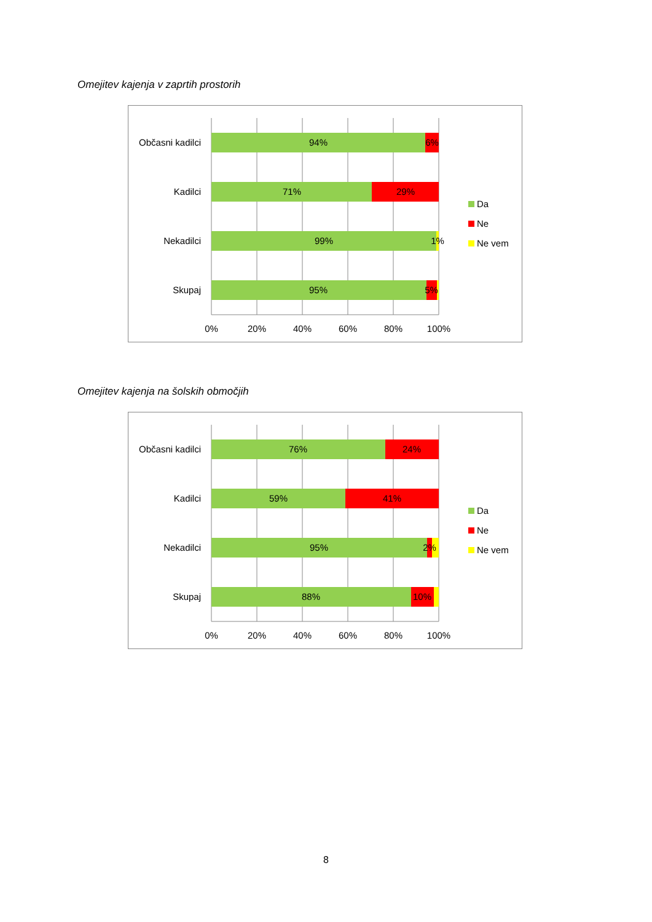Omejitev kajenja v zaprtih prostorih
Občasni kadilci
Kadilci
Nekadilci
Skupaj
94%
6%
71%
29%
99%
1%
95%
5%
0%
20%
40%
60%
80%
100%
Da
Ne
Ne vem
Omejitev kajenja na šolskih območjih
Občasni kadilci
Kadilci
Nekadilci
Skupaj
76%
24%
59%
41%
95%
2%
88%
10%
0%
20%
40%
60%
80%
100%
Da
Ne
Ne vem
8